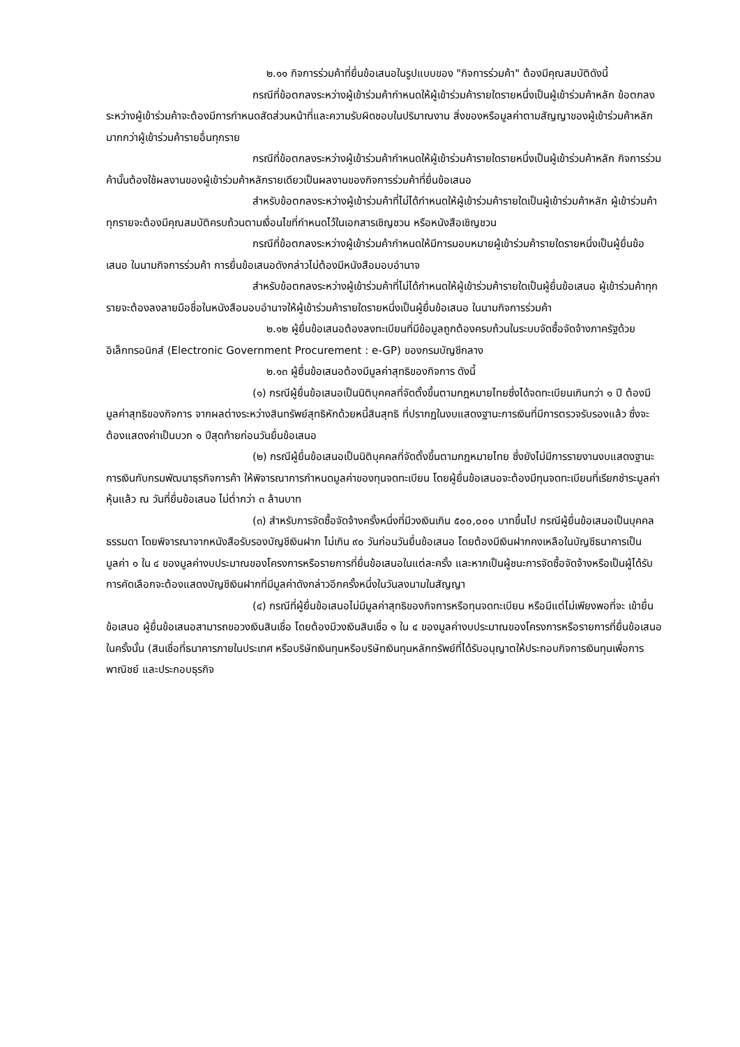๒.๑๑ กิจการร่วมค้าที่ยื่นข้อเสนอในรูปแบบของ "กิจการร่วมค้า" ต้องมีคุณสมบัติดังนี้
กรณีที่ข้อตกลงระหว่างผู้เข้าร่วมค้ากำหนดให้ผู้เข้าร่วมค้ารายใดรายหนึ่งเป็นผู้เข้าร่วมค้าหลัก ข้อตกลงระหว่างผู้เข้าร่วมค้าจะต้องมีการกำหนดสัดส่วนหน้าที่และความรับผิดชอบในปริมาณงาน สิ่งของหรือมูลค่าตามสัญญาของผู้เข้าร่วมค้าหลักมากกว่าผู้เข้าร่วมค้ารายอื่นทุกราย
กรณีที่ข้อตกลงระหว่างผู้เข้าร่วมค้ากำหนดให้ผู้เข้าร่วมค้ารายใดรายหนึ่งเป็นผู้เข้าร่วมค้าหลัก กิจการร่วมค้านั้นต้องใช้ผลงานของผู้เข้าร่วมค้าหลักรายเดียวเป็นผลงานของกิจการร่วมค้าที่ยื่นข้อเสนอ
สำหรับข้อตกลงระหว่างผู้เข้าร่วมค้าที่ไม่ได้กำหนดให้ผู้เข้าร่วมค้ารายใดเป็นผู้เข้าร่วมค้าหลัก ผู้เข้าร่วมค้าทุกรายจะต้องมีคุณสมบัติครบถ้วนตามเงื่อนไขที่กำหนดไว้ในเอกสารเชิญชวน หรือหนังสือเชิญชวน
กรณีที่ข้อตกลงระหว่างผู้เข้าร่วมค้ากำหนดให้มีการมอบหมายผู้เข้าร่วมค้ารายใดรายหนึ่งเป็นผู้ยื่นข้อเสนอ ในนามกิจการร่วมค้า การยื่นข้อเสนอดังกล่าวไม่ต้องมีหนังสือมอบอำนาจ
สำหรับข้อตกลงระหว่างผู้เข้าร่วมค้าที่ไม่ได้กำหนดให้ผู้เข้าร่วมค้ารายใดเป็นผู้ยื่นข้อเสนอ ผู้เข้าร่วมค้าทุกรายจะต้องลงลายมือชื่อในหนังสือมอบอำนาจให้ผู้เข้าร่วมค้ารายใดรายหนึ่งเป็นผู้ยื่นข้อเสนอ ในนามกิจการร่วมค้า
๒.๑๒ ผู้ยื่นข้อเสนอต้องลงทะเบียนที่มีข้อมูลถูกต้องครบถ้วนในระบบจัดซื้อจัดจ้างภาครัฐด้วย อิเล็กทรอนิกส์ (Electronic Government Procurement : e-GP) ของกรมบัญชีกลาง
๒.๑๓ ผู้ยื่นข้อเสนอต้องมีมูลค่าสุทธิของกิจการ ดังนี้
(๑) กรณีผู้ยื่นข้อเสนอเป็นนิติบุคคลที่จัดตั้งขึ้นตามกฎหมายไทยซึ่งได้จดทะเบียนเกินกว่า ๑ ปี ต้องมีมูลค่าสุทธิของกิจการ จากผลต่างระหว่างสินทรัพย์สุทธิหักด้วยหนี้สินสุทธิ ที่ปรากฏในงบแสดงฐานะการเงินที่มีการตรวจรับรองแล้ว ซึ่งจะต้องแสดงค่าเป็นบวก ๑ ปีสุดท้ายก่อนวันยื่นข้อเสนอ
(๒) กรณีผู้ยื่นข้อเสนอเป็นนิติบุคคลที่จัดตั้งขึ้นตามกฎหมายไทย ซึ่งยังไม่มีการรายงานงบแสดงฐานะการเงินกับกรมพัฒนาธุรกิจการค้า ให้พิจารณาการกำหนดมูลค่าของทุนจดทะเบียน โดยผู้ยื่นข้อเสนอจะต้องมีทุนจดทะเบียนที่เรียกชำระมูลค่าหุ้นแล้ว ณ วันที่ยื่นข้อเสนอ ไม่ต่ำกว่า ๓ ล้านบาท
(๓) สำหรับการจัดซื้อจัดจ้างครั้งหนึ่งที่มีวงเงินเกิน ๕๐๐,๐๐๐ บาทขึ้นไป กรณีผู้ยื่นข้อเสนอเป็นบุคคลธรรมดา โดยพิจารณาจากหนังสือรับรองบัญชีเงินฝาก ไม่เกิน ๙๐ วันก่อนวันยื่นข้อเสนอ โดยต้องมีเงินฝากคงเหลือในบัญชีธนาคารเป็นมูลค่า ๑ ใน ๔ ของมูลค่างบประมาณของโครงการหรือรายการที่ยื่นข้อเสนอในแต่ละครั้ง และหากเป็นผู้ชนะการจัดซื้อจัดจ้างหรือเป็นผู้ได้รับการคัดเลือกจะต้องแสดงบัญชีเงินฝากที่มีมูลค่าดังกล่าวอีกครั้งหนึ่งในวันลงนามในสัญญา
(๔) กรณีที่ผู้ยื่นข้อเสนอไม่มีมูลค่าสุทธิของกิจการหรือทุนจดทะเบียน หรือมีแต่ไม่เพียงพอที่จะ เข้ายื่นข้อเสนอ ผู้ยื่นข้อเสนอสามารถขอวงเงินสินเชื่อ โดยต้องมีวงเงินสินเชื่อ ๑ ใน ๔ ของมูลค่างบประมาณของโครงการหรือรายการที่ยื่นข้อเสนอในครั้งนั้น (สินเชื่อที่ธนาคารภายในประเทศ หรือบริษัทเงินทุนหรือบริษัทเงินทุนหลักทรัพย์ที่ได้รับอนุญาตให้ประกอบกิจการเงินทุนเพื่อการพาณิชย์ และประกอบธุรกิจ